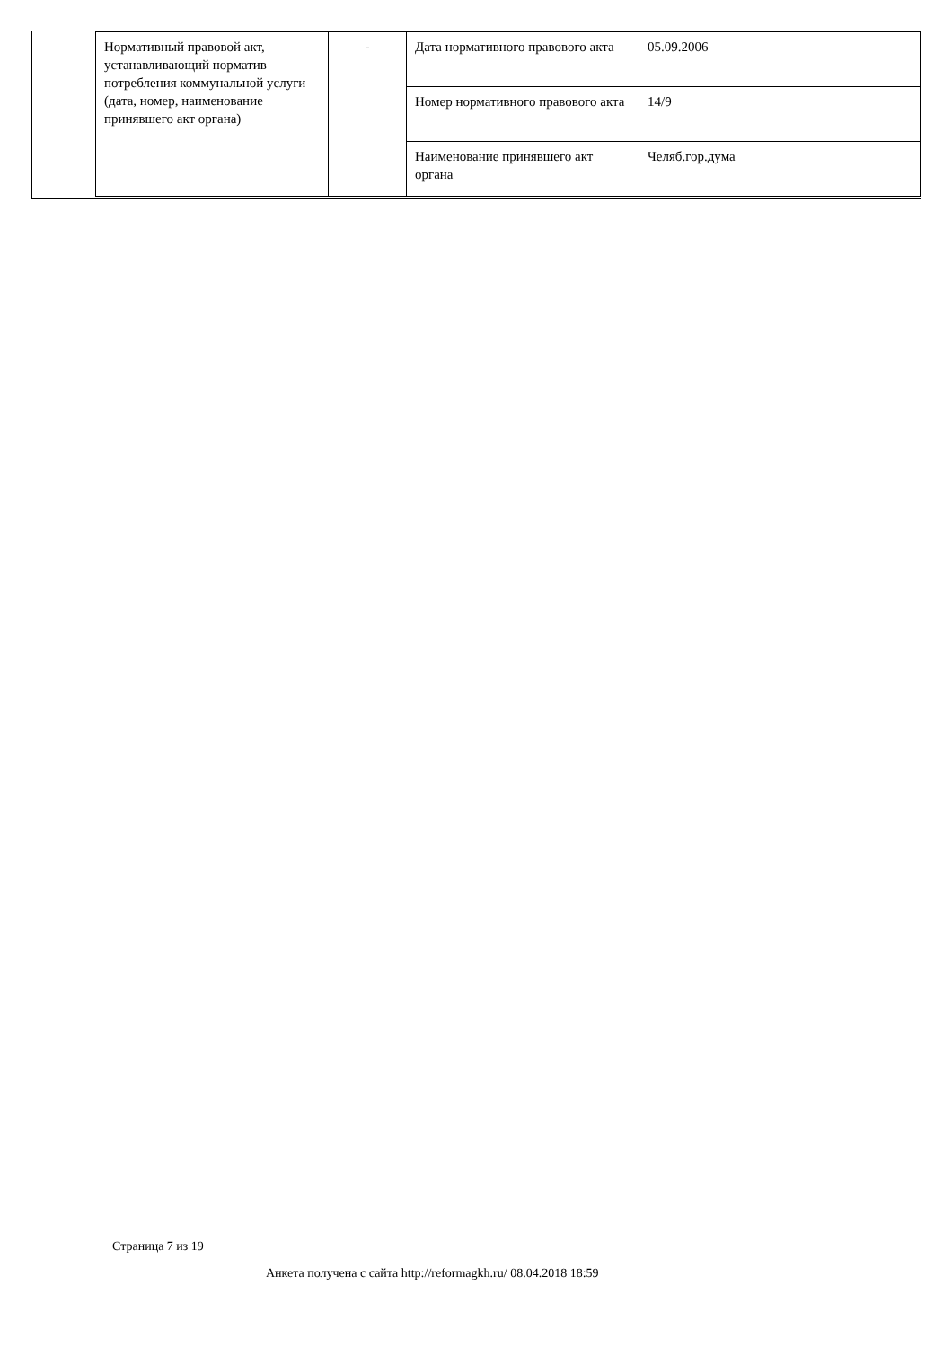| Нормативный правовой акт, устанавливающий норматив потребления коммунальной услуги (дата, номер, наименование принявшего акт органа) | - | Дата нормативного правового акта | 05.09.2006 |
| | | Номер нормативного правового акта | 14/9 |
| | | Наименование принявшего акт органа | Челяб.гор.дума |
Страница 7 из 19
Анкета получена с сайта http://reformagkh.ru/ 08.04.2018 18:59